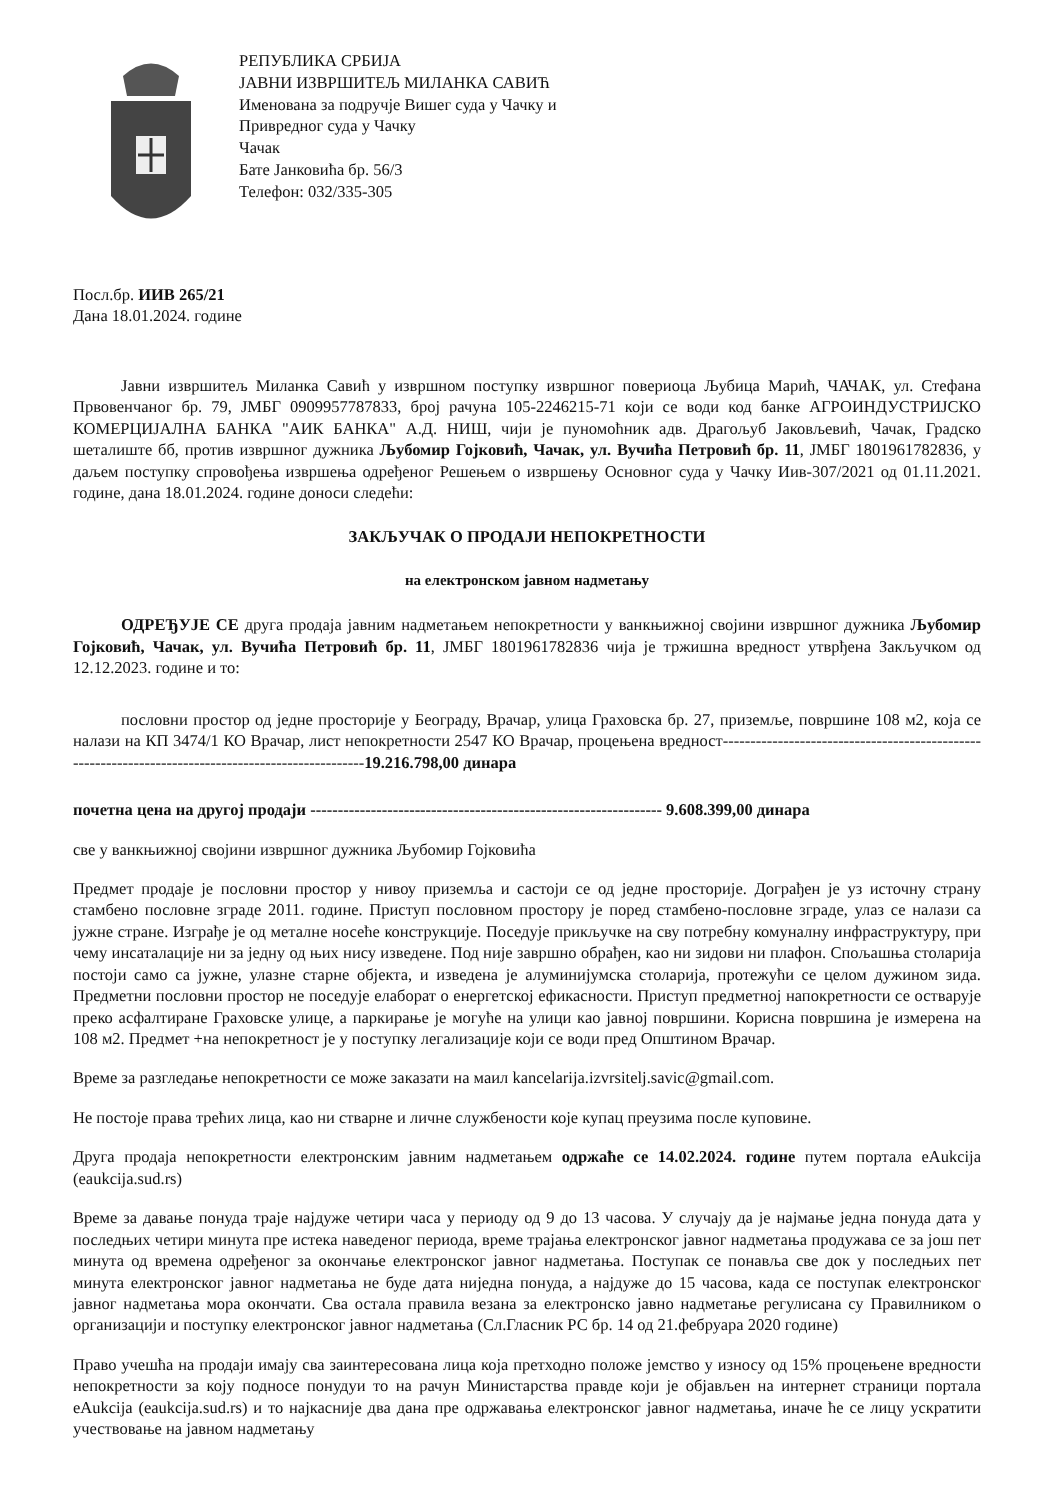РЕПУБЛИКА СРБИЈА
ЈАВНИ ИЗВРШИТЕЉ МИЛАНКА САВИЋ
Именована за подручје Вишег суда у Чачку и
Привредног суда у Чачку
Чачак
Бате Јанковића бр. 56/3
Телефон: 032/335-305
Посл.бр. ИИВ 265/21
Дана 18.01.2024. године
Јавни извршитељ Миланка Савић у извршном поступку извршног повериоца Љубица Марић, ЧАЧАК, ул. Стефана Првовенчаног бр. 79, ЈМБГ 0909957787833, број рачуна 105-2246215-71 који се води код банке АГРОИНДУСТРИЈСКО КОМЕРЦИЈАЛНА БАНКА "АИК БАНКА" А.Д. НИШ, чији је пуномоћник адв. Драгољуб Јаковљевић, Чачак, Градско шеталиште бб, против извршног дужника Љубомир Гојковић, Чачак, ул. Вучића Петровић бр. 11, ЈМБГ 1801961782836, у даљем поступку спровођења извршења одређеног Решењем о извршењу Основног суда у Чачку Иив-307/2021 од 01.11.2021. године, дана 18.01.2024. године доноси следећи:
ЗАКЉУЧАК О ПРОДАЈИ НЕПОКРЕТНОСТИ
на електронском јавном надметању
ОДРЕЂУЈЕ СЕ друга продаја јавним надметањем непокретности у ванкњижној својини извршног дужника Љубомир Гојковић, Чачак, ул. Вучића Петровић бр. 11, ЈМБГ 1801961782836 чија је тржишна вредност утврђена Закључком од 12.12.2023. године и то:
пословни простор од једне просторије у Београду, Врачар, улица Граховска бр. 27, приземље, површине 108 м2, која се налази на КП 3474/1 КО Врачар, лист непокретности 2547 КО Врачар, процењена вредност----------------------------------------------------------------------------------------------------19.216.798,00 динара
почетна цена на другој продаји ---------------------------------------------------------------- 9.608.399,00 динара
све у ванкњижној својини извршног дужника Љубомир Гојковића
Предмет продаје је пословни простор у нивоу приземља и састоји се од једне просторије. Дограђен је уз источну страну стамбено пословне зграде 2011. године. Приступ пословном простору је поред стамбено-пословне зграде, улаз се налази са јужне стране. Изграђе је од металне носеће конструкције. Поседује прикључке на сву потребну комуналну инфраструктуру, при чему инсаталације ни за једну од њих нису изведене. Под није завршно обрађен, као ни зидови ни плафон. Спољашња столарија постоји само са јужне, улазне старне објекта, и изведена је алуминијумска столарија, протежући се целом дужином зида. Предметни пословни простор не поседује елаборат о енергетској ефикасности. Приступ предметној напокретности се оствaрује преко асфалтиране Граховске улице, а паркирање је могуће на улици као јавној површини. Корисна површина је измерена на 108 м2. Предмет +на непокретност је у поступку легализације који се води пред Општином Врачар.
Време за разгледање непокретности се може заказати на маил kancelarija.izvrsitelj.savic@gmail.com.
Не постоје права трећих лица, као ни стварне и личне службености које купац преузима после куповине.
Друга продаја непокретности електронским јавним надметањем одржаће се 14.02.2024. године путем портала eAukcija (eaukcija.sud.rs)
Време за давање понуда траје најдуже четири часа у периоду од 9 до 13 часова. У случају да је најмање једна понуда дата у последњих четири минута пре истека наведеног периода, време трајања електронског јавног надметања продужава се за још пет минута од времена одређеног за окончање електронског јавног надметања. Поступак се понавља све док у последњих пет минута електронског јавног надметања не буде дата ниједна понуда, а најдуже до 15 часова, када се поступак електронског јавног надметања мора окончати. Сва остала правила везана за електронско јавно надметање регулисана су Правилником о организацији и поступку електронског јавног надметања (Сл.Гласник РС бр. 14 од 21.фебруара 2020 године)
Право учешћа на продаји имају сва заинтересована лица која претходно положе јемство у износу од 15% процењене вредности непокретности за коју подносе понудуи то на рачун Министарства правде који је објављен на интернет страници портала eAukcija (eaukcija.sud.rs) и то најкасније два дана пре одржавања електронског јавног надметања, иначе ће се лицу ускратити учествовање на јавном надметању